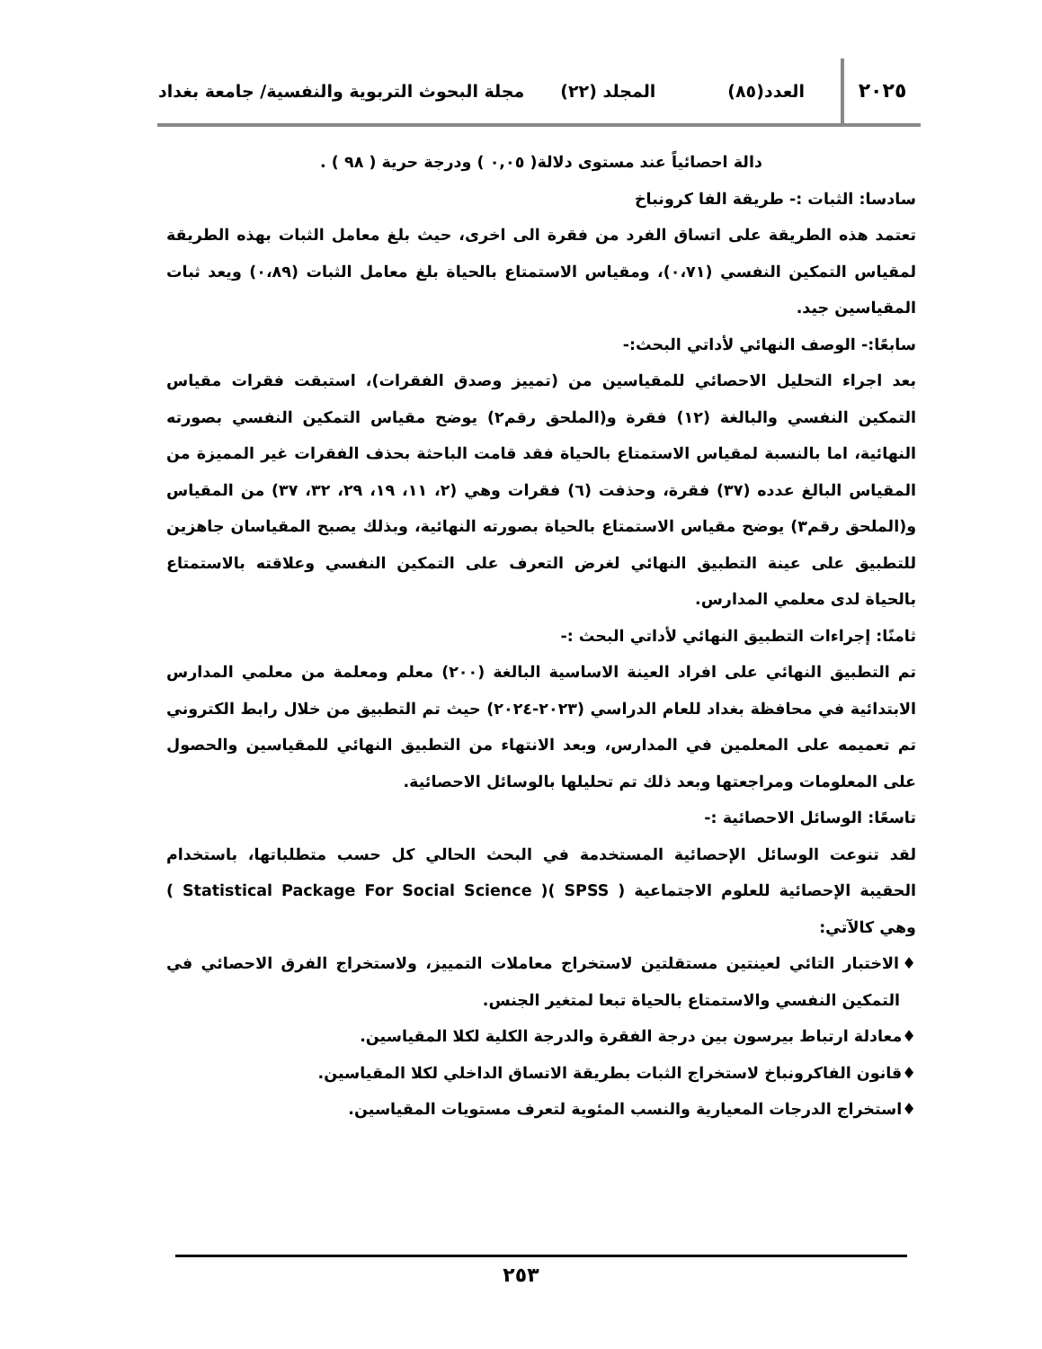٢٠٢٥
العدد(٨٥) المجلد (٢٢) مجلة البحوث التربوية والنفسية/ جامعة بغداد
دالة احصائياً عند مستوى دلالة( ٠,٠٥ ) ودرجة حرية ( ٩٨ ) .
سادسا: الثبات :- طريقة الفا كرونباخ
تعتمد هذه الطريقة على اتساق الفرد من فقرة الى اخرى، حيث بلغ معامل الثبات بهذه الطريقة لمقياس التمكين النفسي (٠،٧١)، ومقياس الاستمتاع بالحياة بلغ معامل الثبات (٠،٨٩) ويعد ثبات المقياسين جيد.
سابعًا:- الوصف النهائي لأداتي البحث:-
بعد اجراء التحليل الاحصائي للمقياسين من (تمييز وصدق الفقرات)، استبقت فقرات مقياس التمكين النفسي والبالغة (١٢) فقرة و(الملحق رقم٢) يوضح مقياس التمكين النفسي بصورته النهائية، اما بالنسبة لمقياس الاستمتاع بالحياة فقد قامت الباحثة بحذف الفقرات غير المميزة من المقياس البالغ عدده (٣٧) فقرة، وحذفت (٦) فقرات وهي (٢، ١١، ١٩، ٢٩، ٣٢، ٣٧) من المقياس و(الملحق رقم٣) يوضح مقياس الاستمتاع بالحياة بصورته النهائية، وبذلك يصبح المقياسان جاهزين للتطبيق على عينة التطبيق النهائي لغرض التعرف على التمكين النفسي وعلاقته بالاستمتاع بالحياة لدى معلمي المدارس.
ثامنًا: إجراءات التطبيق النهائي لأداتي البحث :-
تم التطبيق النهائي على افراد العينة الاساسية البالغة (٢٠٠) معلم ومعلمة من معلمي المدارس الابتدائية في محافظة بغداد للعام الدراسي (٢٠٢٣-٢٠٢٤) حيث تم التطبيق من خلال رابط الكتروني تم تعميمه على المعلمين في المدارس، وبعد الانتهاء من التطبيق النهائي للمقياسين والحصول على المعلومات ومراجعتها وبعد ذلك تم تحليلها بالوسائل الاحصائية.
تاسعًا: الوسائل الاحصائية :-
لقد تنوعت الوسائل الإحصائية المستخدمة في البحث الحالي كل حسب متطلباتها، باستخدام الحقيبة الإحصائية للعلوم الاجتماعية ( SPSS )( Statistical Package For Social Science ) وهي كالآتي:
♦الاختبار التائي لعينتين مستقلتين لاستخراج معاملات التمييز، ولاستخراج الفرق الاحصائي في التمكين النفسي والاستمتاع بالحياة تبعا لمتغير الجنس.
♦معادلة ارتباط بيرسون بين درجة الفقرة والدرجة الكلية لكلا المقياسين.
♦قانون الفاكرونباخ لاستخراج الثبات بطريقة الاتساق الداخلي لكلا المقياسين.
♦استخراج الدرجات المعيارية والنسب المئوية لتعرف مستويات المقياسين.
٢٥٣